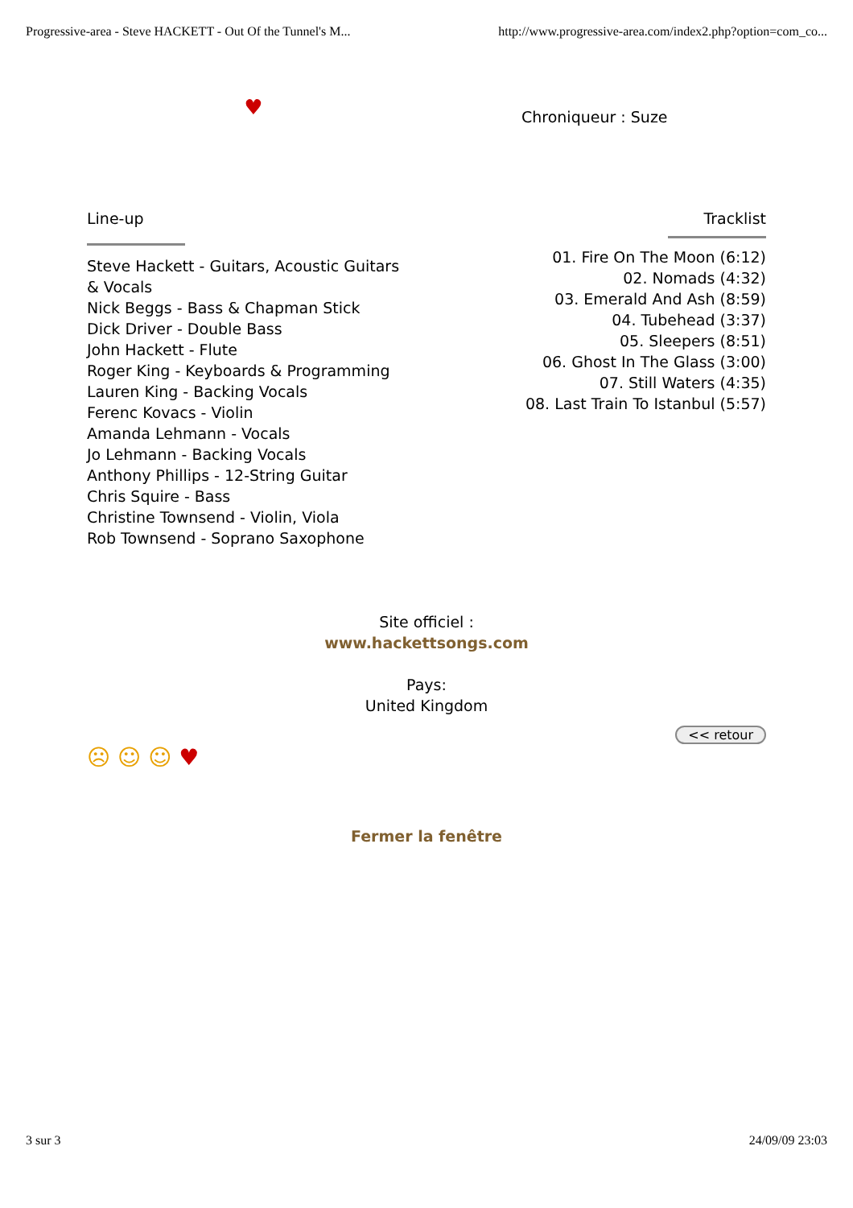Progressive-area - Steve HACKETT - Out Of the Tunnel's M... http://www.progressive-area.com/index2.php?option=com_co...
♥
Chroniqueur : Suze
Line-up
Steve Hackett - Guitars, Acoustic Guitars
& Vocals
Nick Beggs - Bass & Chapman Stick
Dick Driver - Double Bass
John Hackett - Flute
Roger King - Keyboards & Programming
Lauren King - Backing Vocals
Ferenc Kovacs - Violin
Amanda Lehmann - Vocals
Jo Lehmann - Backing Vocals
Anthony Phillips - 12-String Guitar
Chris Squire - Bass
Christine Townsend - Violin, Viola
Rob Townsend - Soprano Saxophone
Tracklist
01. Fire On The Moon (6:12)
02. Nomads (4:32)
03. Emerald And Ash (8:59)
04. Tubehead (3:37)
05. Sleepers (8:51)
06. Ghost In The Glass (3:00)
07. Still Waters (4:35)
08. Last Train To Istanbul (5:57)
Site officiel :
www.hackettsongs.com
Pays:
United Kingdom
<< retour
☹ ☺ ☺ ♥
Fermer la fenêtre
3 sur 3 24/09/09 23:03